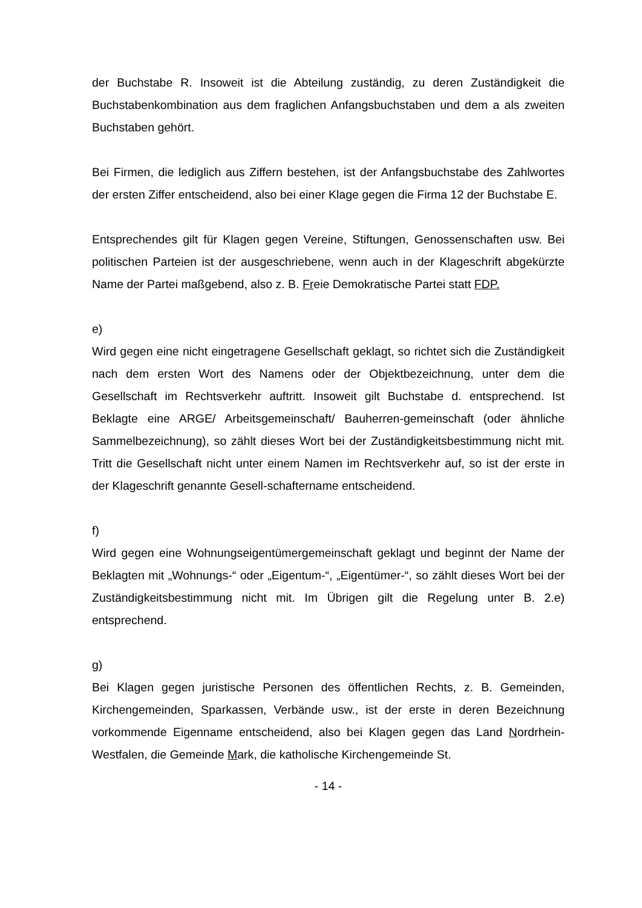der Buchstabe R. Insoweit ist die Abteilung zuständig, zu deren Zuständigkeit die Buchstabenkombination aus dem fraglichen Anfangsbuchstaben und dem a als zweiten Buchstaben gehört.
Bei Firmen, die lediglich aus Ziffern bestehen, ist der Anfangsbuchstabe des Zahlwortes der ersten Ziffer entscheidend, also bei einer Klage gegen die Firma 12 der Buchstabe E.
Entsprechendes gilt für Klagen gegen Vereine, Stiftungen, Genossenschaften usw. Bei politischen Parteien ist der ausgeschriebene, wenn auch in der Klageschrift abgekürzte Name der Partei maßgebend, also z. B. Freie Demokratische Partei statt FDP.
e)
Wird gegen eine nicht eingetragene Gesellschaft geklagt, so richtet sich die Zuständigkeit nach dem ersten Wort des Namens oder der Objektbezeichnung, unter dem die Gesellschaft im Rechtsverkehr auftritt. Insoweit gilt Buchstabe d. entsprechend. Ist Beklagte eine ARGE/ Arbeitsgemeinschaft/ Bauherren-gemeinschaft (oder ähnliche Sammelbezeichnung), so zählt dieses Wort bei der Zuständigkeitsbestimmung nicht mit. Tritt die Gesellschaft nicht unter einem Namen im Rechtsverkehr auf, so ist der erste in der Klageschrift genannte Gesell-schaftername entscheidend.
f)
Wird gegen eine Wohnungseigentümergemeinschaft geklagt und beginnt der Name der Beklagten mit „Wohnungs-“ oder „Eigentum-“, „Eigentümer-“, so zählt dieses Wort bei der Zuständigkeitsbestimmung nicht mit. Im Übrigen gilt die Regelung unter B. 2.e) entsprechend.
g)
Bei Klagen gegen juristische Personen des öffentlichen Rechts, z. B. Gemeinden, Kirchengemeinden, Sparkassen, Verbände usw., ist der erste in deren Bezeichnung vorkommende Eigenname entscheidend, also bei Klagen gegen das Land Nordrhein-Westfalen, die Gemeinde Mark, die katholische Kirchengemeinde St.
- 14 -